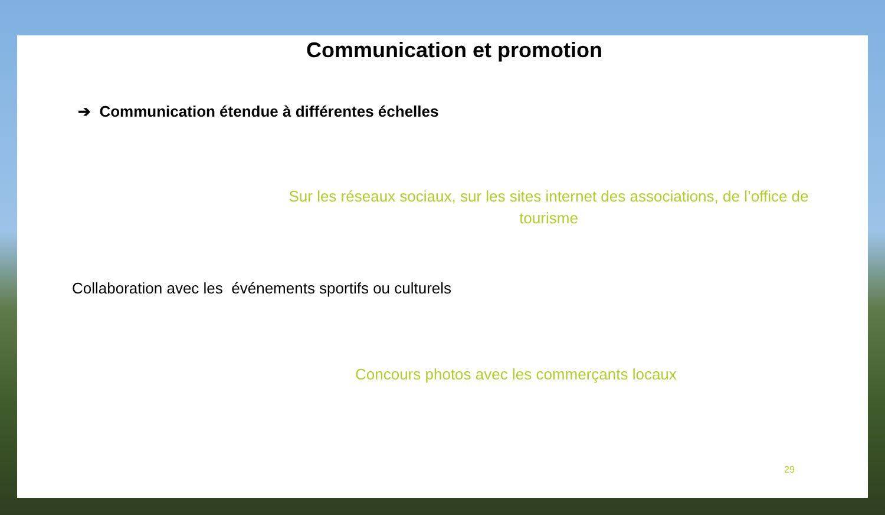Communication et promotion
➔ Communication étendue à différentes échelles
Sur les réseaux sociaux, sur les sites internet des associations, de l’office de tourisme
Collaboration avec les événements sportifs ou culturels
Concours photos avec les commerçants locaux
29